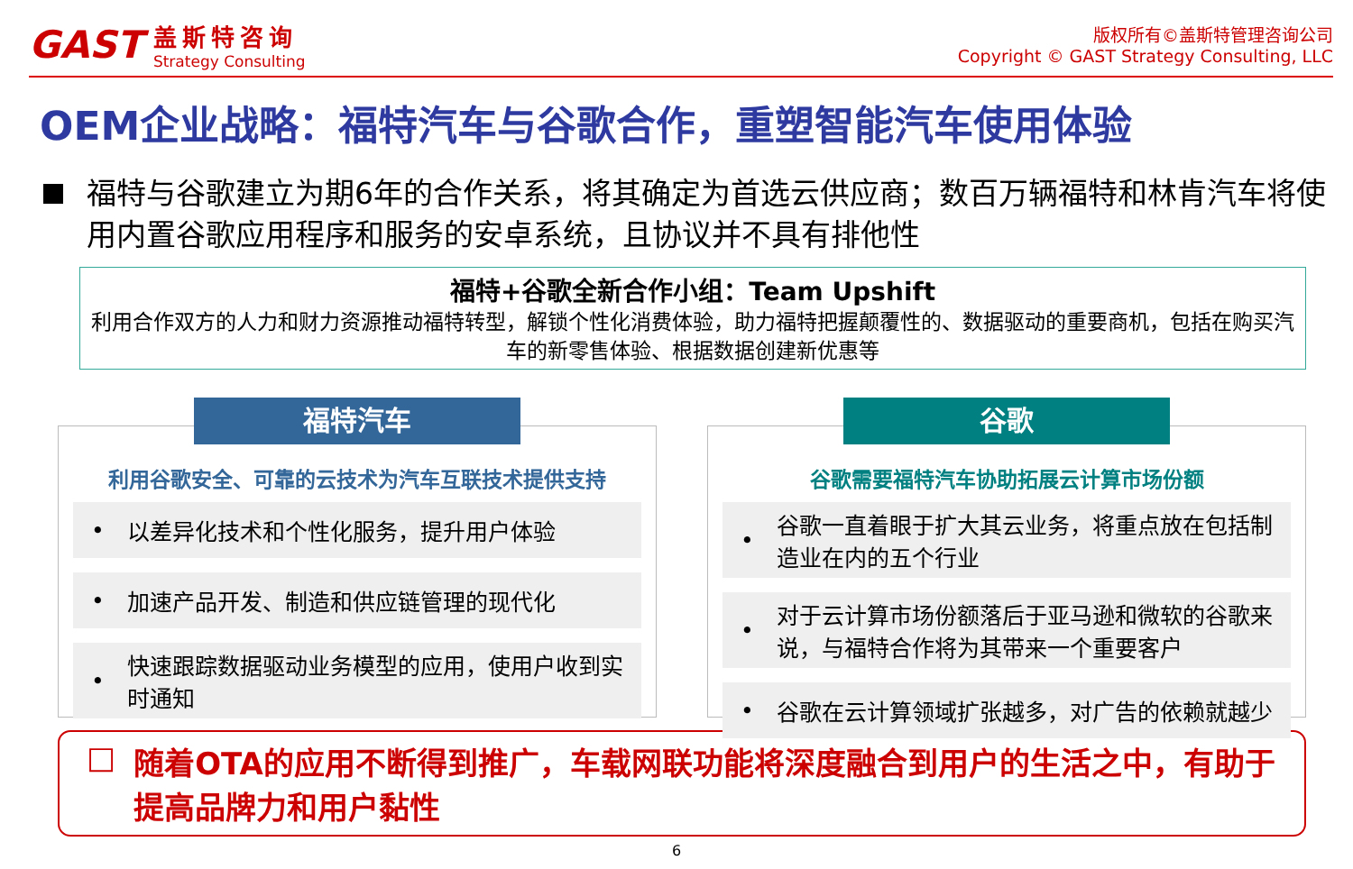GAST
盖斯特咨询
Strategy Consulting
版权所有©盖斯特管理咨询公司
Copyright © GAST Strategy Consulting, LLC
OEM企业战略：福特汽车与谷歌合作，重塑智能汽车使用体验
福特与谷歌建立为期6年的合作关系，将其确定为首选云供应商；数百万辆福特和林肯汽车将使用内置谷歌应用程序和服务的安卓系统，且协议并不具有排他性
福特+谷歌全新合作小组：Team Upshift
利用合作双方的人力和财力资源推动福特转型，解锁个性化消费体验，助力福特把握颠覆性的、数据驱动的重要商机，包括在购买汽车的新零售体验、根据数据创建新优惠等
福特汽车
利用谷歌安全、可靠的云技术为汽车互联技术提供支持
• 以差异化技术和个性化服务，提升用户体验
• 加速产品开发、制造和供应链管理的现代化
• 快速跟踪数据驱动业务模型的应用，使用户收到实时通知
谷歌
谷歌需要福特汽车协助拓展云计算市场份额
• 谷歌一直着眼于扩大其云业务，将重点放在包括制造业在内的五个行业
• 对于云计算市场份额落后于亚马逊和微软的谷歌来说，与福特合作将为其带来一个重要客户
• 谷歌在云计算领域扩张越多，对广告的依赖就越少
□ 随着OTA的应用不断得到推广，车载网联功能将深度融合到用户的生活之中，有助于提高品牌力和用户黏性
6